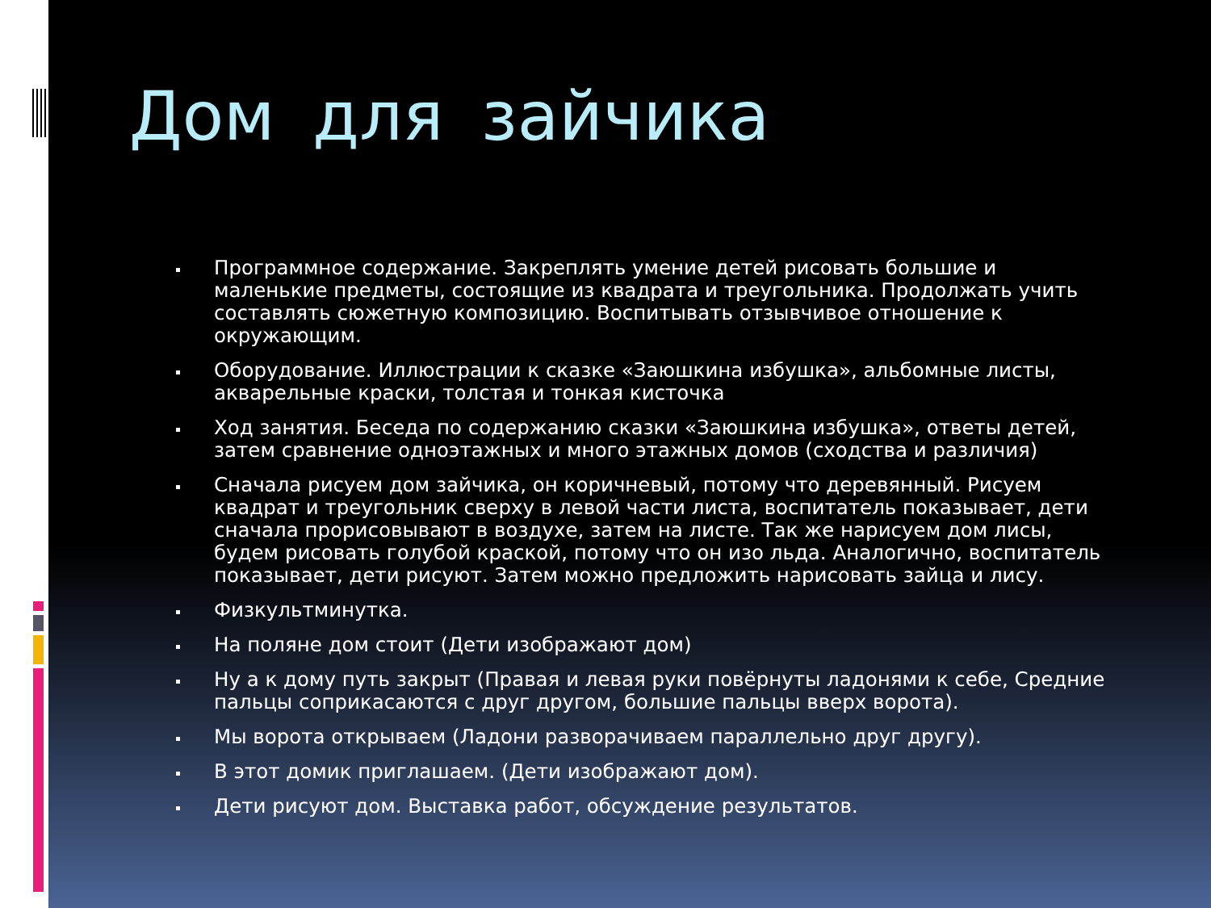Дом для зайчика
Программное содержание. Закреплять умение детей рисовать большие и маленькие предметы, состоящие из квадрата и треугольника. Продолжать учить составлять сюжетную композицию. Воспитывать отзывчивое отношение к окружающим.
Оборудование. Иллюстрации к сказке «Заюшкина избушка», альбомные листы, акварельные краски, толстая и тонкая кисточка
Ход занятия. Беседа по содержанию сказки «Заюшкина избушка», ответы детей, затем сравнение одноэтажных и много этажных домов (сходства и различия)
Сначала рисуем дом зайчика, он коричневый, потому что деревянный. Рисуем квадрат и треугольник сверху в левой части листа, воспитатель показывает, дети сначала прорисовывают в воздухе, затем на листе. Так же нарисуем дом лисы, будем рисовать голубой краской, потому что он изо льда. Аналогично, воспитатель показывает, дети рисуют. Затем можно предложить нарисовать зайца и лису.
Физкультминутка.
На поляне дом стоит (Дети изображают дом)
Ну а к дому путь закрыт (Правая и левая руки повёрнуты ладонями к себе, Средние пальцы соприкасаются с друг другом, большие пальцы вверх ворота).
Мы ворота открываем (Ладони разворачиваем параллельно друг другу).
В этот домик приглашаем. (Дети изображают дом).
Дети рисуют дом. Выставка работ, обсуждение результатов.